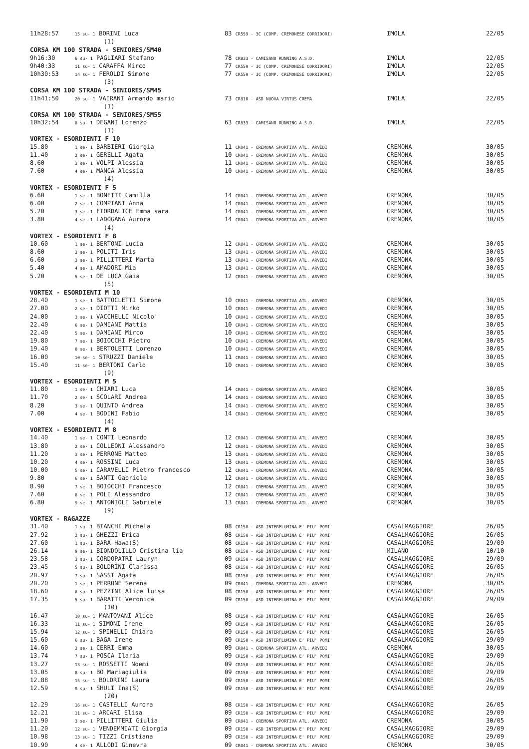| 11h28:57 | 15 su- 1 BORINI Luca | 83 CR559 - 3C (COMP. CREMONESE CORRIDORI) | IMOLA | 22/05 |
| | (1) | | | |
| CORSA KM 100 STRADA - SENIORES/SM40 | | | | |
| 9h16:30 | 6 su- 1 PAGLIARI Stefano | 78 CR833 - CAMISANO RUNNING A.S.D. | IMOLA | 22/05 |
| 9h40:33 | 11 su- 1 CARAFFA Mirco | 77 CR559 - 3C (COMP. CREMONESE CORRIDORI) | IMOLA | 22/05 |
| 10h30:53 | 14 su- 1 FEROLDI Simone | 77 CR559 - 3C (COMP. CREMONESE CORRIDORI) | IMOLA | 22/05 |
| | (3) | | | |
| CORSA KM 100 STRADA - SENIORES/SM45 | | | | |
| 11h41:50 | 20 su- 1 VAIRANI Armando mario | 73 CR810 - ASD NUOVA VIRTUS CREMA | IMOLA | 22/05 |
| | (1) | | | |
| CORSA KM 100 STRADA - SENIORES/SM55 | | | | |
| 10h32:54 | 8 su- 1 DEGANI Lorenzo | 63 CR833 - CAMISANO RUNNING A.S.D. | IMOLA | 22/05 |
| | (1) | | | |
| VORTEX - ESORDIENTI F 10 | | | | |
| 15.80 | 1 se- 1 BARBIERI Giorgia | 11 CR041 - CREMONA SPORTIVA ATL. ARVEDI | CREMONA | 30/05 |
| 11.40 | 2 se- 1 GERELLI Agata | 10 CR041 - CREMONA SPORTIVA ATL. ARVEDI | CREMONA | 30/05 |
| 8.60 | 3 se- 1 VOLPI Alessia | 11 CR041 - CREMONA SPORTIVA ATL. ARVEDI | CREMONA | 30/05 |
| 7.60 | 4 se- 1 MANCA Alessia | 10 CR041 - CREMONA SPORTIVA ATL. ARVEDI | CREMONA | 30/05 |
| | (4) | | | |
| VORTEX - ESORDIENTI F 5 | | | | |
| 6.60 | 1 se- 1 BONETTI Camilla | 14 CR041 - CREMONA SPORTIVA ATL. ARVEDI | CREMONA | 30/05 |
| 6.00 | 2 se- 1 COMPIANI Anna | 14 CR041 - CREMONA SPORTIVA ATL. ARVEDI | CREMONA | 30/05 |
| 5.20 | 3 se- 1 FIORDALICE Emma sara | 14 CR041 - CREMONA SPORTIVA ATL. ARVEDI | CREMONA | 30/05 |
| 3.80 | 4 se- 1 LADOGANA Aurora | 14 CR041 - CREMONA SPORTIVA ATL. ARVEDI | CREMONA | 30/05 |
| | (4) | | | |
| VORTEX - ESORDIENTI F 8 | | | | |
| 10.60 | 1 se- 1 BERTONI Lucia | 12 CR041 - CREMONA SPORTIVA ATL. ARVEDI | CREMONA | 30/05 |
| 8.60 | 2 se- 1 POLITI Iris | 13 CR041 - CREMONA SPORTIVA ATL. ARVEDI | CREMONA | 30/05 |
| 6.60 | 3 se- 1 PILLITTERI Marta | 13 CR041 - CREMONA SPORTIVA ATL. ARVEDI | CREMONA | 30/05 |
| 5.40 | 4 se- 1 AMADORI Mia | 13 CR041 - CREMONA SPORTIVA ATL. ARVEDI | CREMONA | 30/05 |
| 5.20 | 5 se- 1 DE LUCA Gaia | 12 CR041 - CREMONA SPORTIVA ATL. ARVEDI | CREMONA | 30/05 |
| | (5) | | | |
| VORTEX - ESORDIENTI M 10 | | | | |
| 28.40 | 1 se- 1 BATTOCLETTI Simone | 10 CR041 - CREMONA SPORTIVA ATL. ARVEDI | CREMONA | 30/05 |
| 27.00 | 2 se- 1 DIOTTI Mirko | 10 CR041 - CREMONA SPORTIVA ATL. ARVEDI | CREMONA | 30/05 |
| 24.00 | 3 se- 1 VACCHELLI Nicolo' | 10 CR041 - CREMONA SPORTIVA ATL. ARVEDI | CREMONA | 30/05 |
| 22.40 | 6 se- 1 DAMIANI Mattia | 10 CR041 - CREMONA SPORTIVA ATL. ARVEDI | CREMONA | 30/05 |
| 22.40 | 5 se- 1 DAMIANI Mirco | 10 CR041 - CREMONA SPORTIVA ATL. ARVEDI | CREMONA | 30/05 |
| 19.80 | 7 se- 1 BOIOCCHI Pietro | 10 CR041 - CREMONA SPORTIVA ATL. ARVEDI | CREMONA | 30/05 |
| 19.40 | 8 se- 1 BERTOLETTI Lorenzo | 10 CR041 - CREMONA SPORTIVA ATL. ARVEDI | CREMONA | 30/05 |
| 16.00 | 10 se- 1 STRUZZI Daniele | 11 CR041 - CREMONA SPORTIVA ATL. ARVEDI | CREMONA | 30/05 |
| 15.40 | 11 se- 1 BERTONI Carlo | 10 CR041 - CREMONA SPORTIVA ATL. ARVEDI | CREMONA | 30/05 |
| | (9) | | | |
| VORTEX - ESORDIENTI M 5 | | | | |
| 11.80 | 1 se- 1 CHIARI Luca | 14 CR041 - CREMONA SPORTIVA ATL. ARVEDI | CREMONA | 30/05 |
| 11.70 | 2 se- 1 SCOLARI Andrea | 14 CR041 - CREMONA SPORTIVA ATL. ARVEDI | CREMONA | 30/05 |
| 8.20 | 3 se- 1 QUINTO Andrea | 14 CR041 - CREMONA SPORTIVA ATL. ARVEDI | CREMONA | 30/05 |
| 7.00 | 4 se- 1 BODINI Fabio | 14 CR041 - CREMONA SPORTIVA ATL. ARVEDI | CREMONA | 30/05 |
| | (4) | | | |
| VORTEX - ESORDIENTI M 8 | | | | |
| 14.40 | 1 se- 1 CONTI Leonardo | 12 CR041 - CREMONA SPORTIVA ATL. ARVEDI | CREMONA | 30/05 |
| 13.80 | 2 se- 1 COLLEONI Alessandro | 12 CR041 - CREMONA SPORTIVA ATL. ARVEDI | CREMONA | 30/05 |
| 11.20 | 3 se- 1 PERRONE Matteo | 13 CR041 - CREMONA SPORTIVA ATL. ARVEDI | CREMONA | 30/05 |
| 10.20 | 4 se- 1 ROSSINI Luca | 13 CR041 - CREMONA SPORTIVA ATL. ARVEDI | CREMONA | 30/05 |
| 10.00 | 5 se- 1 CARAVELLI Pietro francesco | 12 CR041 - CREMONA SPORTIVA ATL. ARVEDI | CREMONA | 30/05 |
| 9.80 | 6 se- 1 SANTI Gabriele | 12 CR041 - CREMONA SPORTIVA ATL. ARVEDI | CREMONA | 30/05 |
| 8.90 | 7 se- 1 BOIOCCHI Francesco | 12 CR041 - CREMONA SPORTIVA ATL. ARVEDI | CREMONA | 30/05 |
| 7.60 | 8 se- 1 POLI Alessandro | 12 CR041 - CREMONA SPORTIVA ATL. ARVEDI | CREMONA | 30/05 |
| 6.80 | 9 se- 1 ANTONIOLI Gabriele | 13 CR041 - CREMONA SPORTIVA ATL. ARVEDI | CREMONA | 30/05 |
| | (9) | | | |
| VORTEX - RAGAZZE | | | | |
| 31.40 | 1 su- 1 BIANCHI Michela | 08 CR150 - ASD INTERFLUMINA E' PIU' POMI' | CASALMAGGIORE | 26/05 |
| 27.92 | 2 su- 1 GHEZZI Erica | 08 CR150 - ASD INTERFLUMINA E' PIU' POMI' | CASALMAGGIORE | 26/05 |
| 27.60 | 1 su- 1 BARA Hawa(S) | 08 CR150 - ASD INTERFLUMINA E' PIU' POMI' | CASALMAGGIORE | 29/09 |
| 26.14 | 9 se- 1 BIONDOLILLO Cristina lia | 08 CR150 - ASD INTERFLUMINA E' PIU' POMI' | MILANO | 10/10 |
| 23.58 | 3 su- 1 CORDOPATRI Lauryn | 09 CR150 - ASD INTERFLUMINA E' PIU' POMI' | CASALMAGGIORE | 29/09 |
| 23.45 | 5 su- 1 BOLDRINI Clarissa | 08 CR150 - ASD INTERFLUMINA E' PIU' POMI' | CASALMAGGIORE | 26/05 |
| 20.97 | 7 su- 1 SASSI Agata | 08 CR150 - ASD INTERFLUMINA E' PIU' POMI' | CASALMAGGIORE | 26/05 |
| 20.20 | 1 se- 1 PERRONE Serena | 09 CR041 - CREMONA SPORTIVA ATL. ARVEDI | CREMONA | 30/05 |
| 18.60 | 8 su- 1 PEZZINI Alice luisa | 08 CR150 - ASD INTERFLUMINA E' PIU' POMI' | CASALMAGGIORE | 26/05 |
| 17.35 | 5 su- 1 BARATTI Veronica | 09 CR150 - ASD INTERFLUMINA E' PIU' POMI' | CASALMAGGIORE | 29/09 |
| | (10) | | | |
| 16.47 | 10 su- 1 MANTOVANI Alice | 08 CR150 - ASD INTERFLUMINA E' PIU' POMI' | CASALMAGGIORE | 26/05 |
| 16.33 | 11 su- 1 SIMONI Irene | 09 CR150 - ASD INTERFLUMINA E' PIU' POMI' | CASALMAGGIORE | 26/05 |
| 15.94 | 12 su- 1 SPINELLI Chiara | 09 CR150 - ASD INTERFLUMINA E' PIU' POMI' | CASALMAGGIORE | 26/05 |
| 15.60 | 6 su- 1 BAGA Irene | 09 CR150 - ASD INTERFLUMINA E' PIU' POMI' | CASALMAGGIORE | 29/09 |
| 14.60 | 2 se- 1 CERRI Emma | 09 CR041 - CREMONA SPORTIVA ATL. ARVEDI | CREMONA | 30/05 |
| 13.74 | 7 su- 1 POSCA Ilaria | 09 CR150 - ASD INTERFLUMINA E' PIU' POMI' | CASALMAGGIORE | 29/09 |
| 13.27 | 13 su- 1 ROSSETTI Noemi | 09 CR150 - ASD INTERFLUMINA E' PIU' POMI' | CASALMAGGIORE | 26/05 |
| 13.05 | 8 su- 1 BO Mariagiulia | 09 CR150 - ASD INTERFLUMINA E' PIU' POMI' | CASALMAGGIORE | 29/09 |
| 12.88 | 15 su- 1 BOLDRINI Laura | 09 CR150 - ASD INTERFLUMINA E' PIU' POMI' | CASALMAGGIORE | 26/05 |
| 12.59 | 9 su- 1 SHULI Ina(S) | 09 CR150 - ASD INTERFLUMINA E' PIU' POMI' | CASALMAGGIORE | 29/09 |
| | (20) | | | |
| 12.29 | 16 su- 1 CASTELLI Aurora | 08 CR150 - ASD INTERFLUMINA E' PIU' POMI' | CASALMAGGIORE | 26/05 |
| 12.21 | 11 su- 1 ARCARI Elisa | 09 CR150 - ASD INTERFLUMINA E' PIU' POMI' | CASALMAGGIORE | 29/09 |
| 11.90 | 3 se- 1 PILLITTERI Giulia | 09 CR041 - CREMONA SPORTIVA ATL. ARVEDI | CREMONA | 30/05 |
| 11.20 | 12 su- 1 VENDEMMIATI Giorgia | 09 CR150 - ASD INTERFLUMINA E' PIU' POMI' | CASALMAGGIORE | 29/09 |
| 10.98 | 13 su- 1 TIZZI Cristiana | 09 CR150 - ASD INTERFLUMINA E' PIU' POMI' | CASALMAGGIORE | 29/09 |
| 10.90 | 4 se- 1 ALLODI Ginevra | 09 CR041 - CREMONA SPORTIVA ATL. ARVEDI | CREMONA | 30/05 |